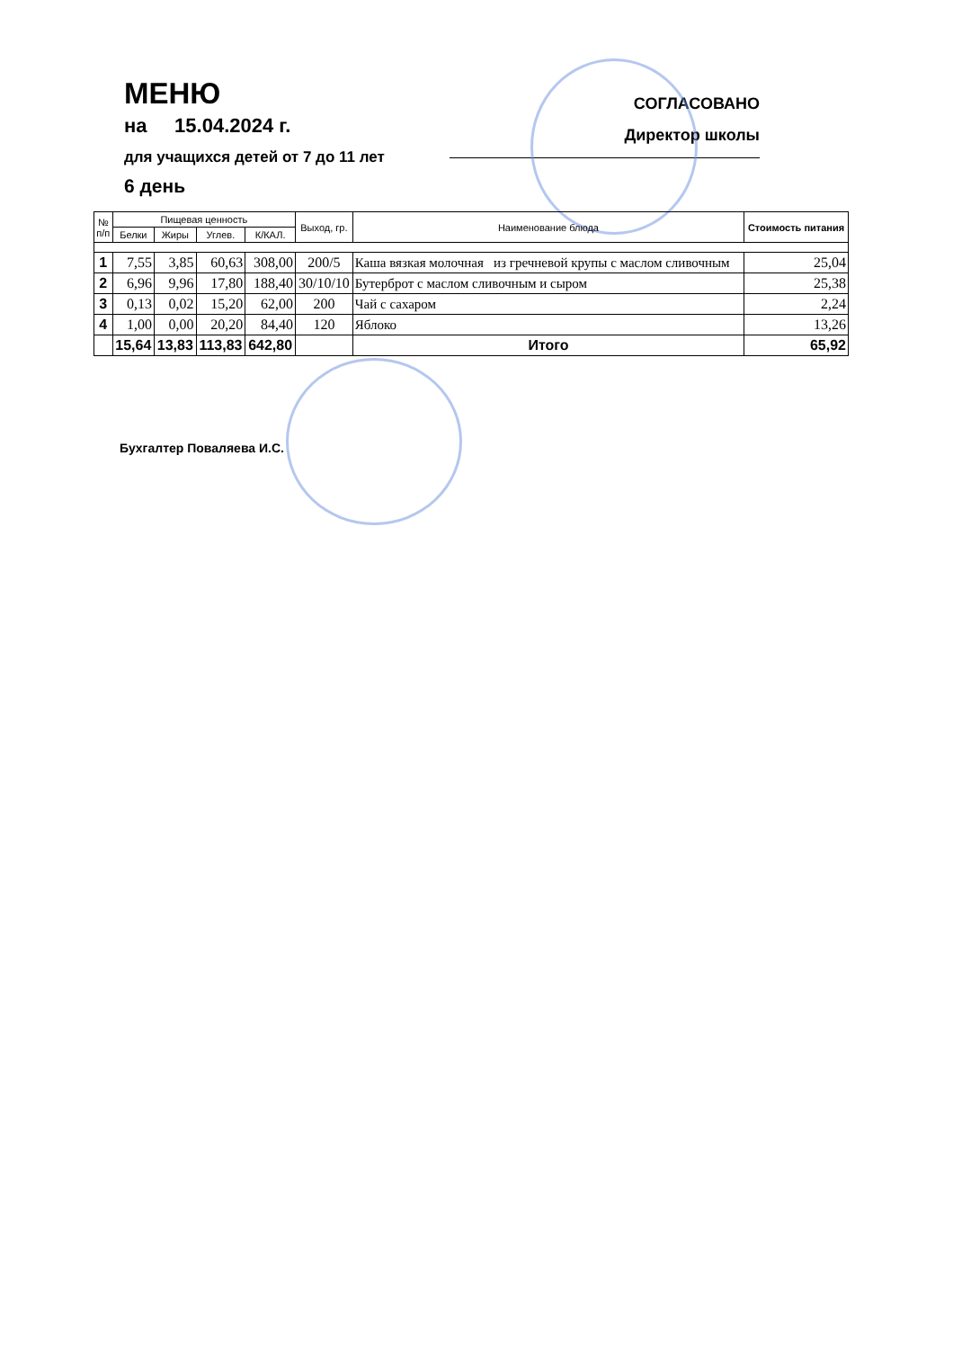МЕНЮ
на 15.04.2024 г.
для учащихся детей от 7 до 11 лет
6 день
СОГЛАСОВАНО
Директор школы
| № п/п | Пищевая ценность | | | | Выход, гр. | Наименование блюда | Стоимость питания |
| --- | --- | --- | --- | --- | --- | --- | --- |
| | Белки | Жиры | Углев. | К/КАЛ. | | | |
| 1 | 7,55 | 3,85 | 60,63 | 308,00 | 200/5 | Каша вязкая молочная из гречневой крупы с маслом сливочным | 25,04 |
| 2 | 6,96 | 9,96 | 17,80 | 188,40 | 30/10/10 | Бутерброт с маслом сливочным и сыром | 25,38 |
| 3 | 0,13 | 0,02 | 15,20 | 62,00 | 200 | Чай с сахаром | 2,24 |
| 4 | 1,00 | 0,00 | 20,20 | 84,40 | 120 | Яблоко | 13,26 |
| | 15,64 | 13,83 | 113,83 | 642,80 | | Итого | 65,92 |
Бухгалтер Поваляева И.С.